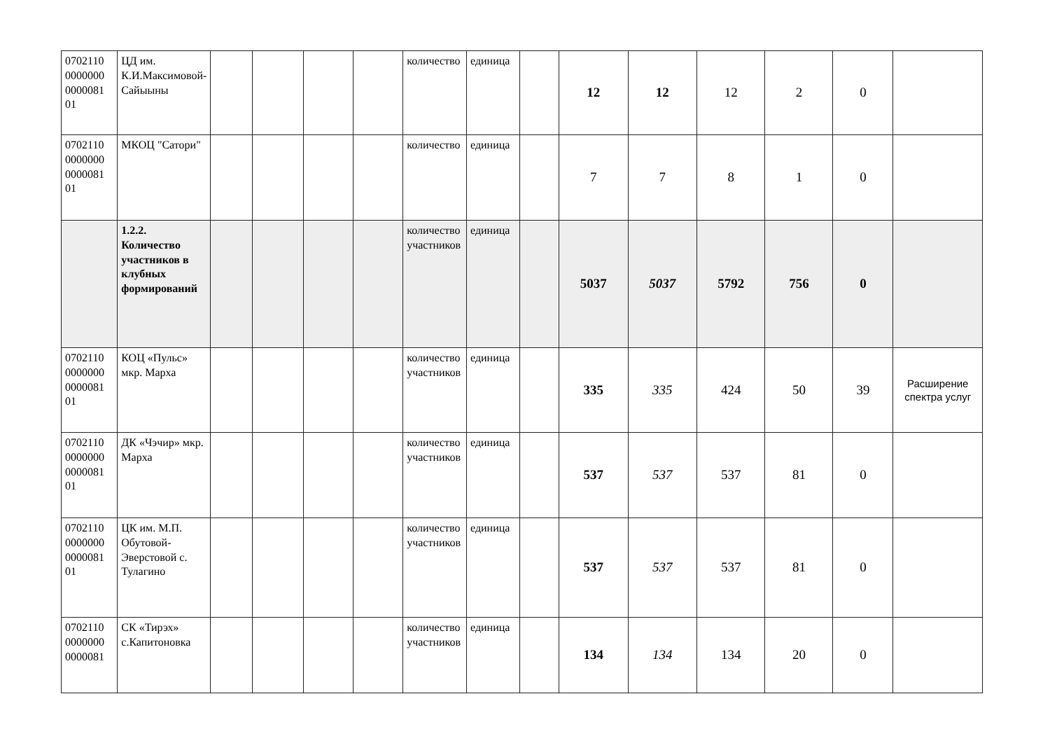| 0702110 0000000 0000081 01 | ЦД им. К.И.Максимовой-Сайыыны | | | | | количество | единица | | 12 | 12 | 12 | 2 | 0 | |
| 0702110 0000000 0000081 01 | МКОЦ "Сатори" | | | | | количество | единица | | 7 | 7 | 8 | 1 | 0 | |
| | 1.2.2. Количество участников в клубных формирований | | | | | количество участников | единица | | 5037 | 5037 | 5792 | 756 | 0 | |
| 0702110 0000000 0000081 01 | КОЦ «Пульс» мкр. Марха | | | | | количество участников | единица | | 335 | 335 | 424 | 50 | 39 | Расширение спектра услуг |
| 0702110 0000000 0000081 01 | ДК «Чэчир» мкр. Марха | | | | | количество участников | единица | | 537 | 537 | 537 | 81 | 0 | |
| 0702110 0000000 0000081 01 | ЦК им. М.П. Обутовой-Эверстовой с. Тулагино | | | | | количество участников | единица | | 537 | 537 | 537 | 81 | 0 | |
| 0702110 0000000 0000081 | СК «Тирэх» с.Капитоновка | | | | | количество участников | единица | | 134 | 134 | 134 | 20 | 0 | |